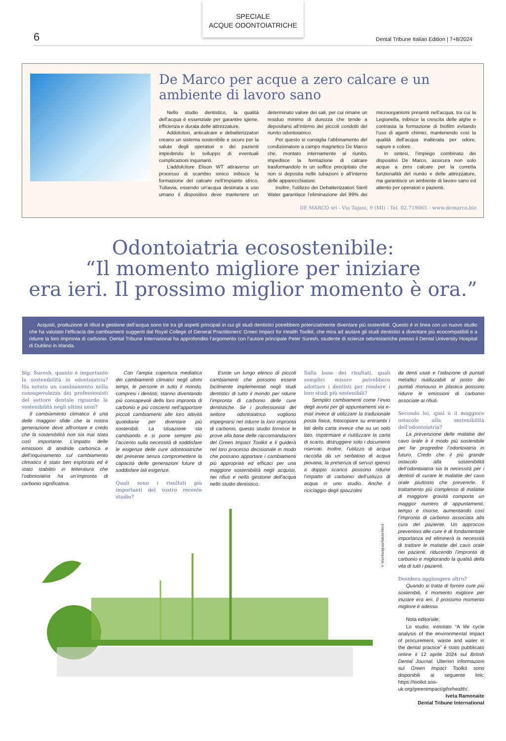SPECIALE
ACQUE ODONTOIATRICHE
6 Dental Tribune Italian Edition | 7+8/2024
De Marco per acque a zero calcare e un ambiente di lavoro sano
Nello studio dentistico, la qualità dell’acqua è essenziale per garantire igiene, efficienza e durata delle attrezzature.
Addolcitori, anticalcare e debatterizzatori creano un sistema sostenibile e sicuro per la salute degli operatori e dei pazienti impedendo lo sviluppo di eventuali complicazioni inquinanti.
L’addolcitore Elison WT attraverso un processo di scambio ionico inibisce la formazione del calcare nell’impianto idrico. Tuttavia, essendo un’acqua destinata a uso umano il dispositivo deve mantenere un determinato valore dei sali, per cui rimane un residuo minimo di durezza che tende a depositarsi all’interno dei piccoli condotti del riunito odontoiatrico.
Per questo si consiglia l’abbinamento del condizionatore a campo magnetico De Marco che, montato internamente al riunito, impedisce la formazione di calcare trasformandolo in un soffice precipitato che non si deposita nelle tubazioni e all’interno delle apparecchiature.
Inoltre, l’utilizzo dei Debatterizzatori Steril Water garantisce l’eliminazione del 99% dei microorganismi presenti nell’acqua, tra cui la Legionella, inibisce la crescita delle alghe e contrasta la formazione di biofilm evitando l’uso di agenti chimici, mantenendo così la qualità dell’acqua inalterata per odore, sapore e colore.
In sintesi, l’impiego combinato dei dispositivi De Marco, assicura non solo acque a zero calcare per la corretta funzionalità del riunito e delle attrezzature, ma garantisce un ambiente di lavoro sano ed attento per operatori e pazienti.
DE MARCO srl - Via Tajani, 9 (MI) - Tel. 02.719065 - www.demarco.biz
Odontoiatria ecosostenibile:
“Il momento migliore per iniziare
era ieri. Il prossimo miglior momento è ora.”
Acquisti, produzione di rifiuti e gestione dell’acqua sono tre tra gli aspetti principali in cui gli studi dentistici potrebbero potenzialmente diventare più sostenibili. Questo è in linea con un nuovo studio che ha valutato l’efficacia dei cambiamenti suggeriti dal Royal College of General Practitioners’ Green Impact for Health Toolkit, che mira ad aiutare gli studi dentistici a diventare più ecocompatibili e a ridurre la loro impronta di carbonio. Dental Tribune International ha approfondito l’argomento con l’autore principale Peter Suresh, studente di scienze odontoiatriche presso il Dental University Hospital di Dublino in Irlanda.
Sig. Suresh, quanto è importante la sostenibilità in odontoiatria? Ha notato un cambiamento nella consapevolezza dei professionisti del settore dentale riguardo la sostenibilità negli ultimi anni?
Il cambiamento climatico è una delle maggiori sfide che la nostra generazione deve affrontare e credo che la sostenibilità non sia mai stata così importante. L’impatto delle emissioni di anidride carbonica e dell’inquinamento sul cambiamento climatico è stato ben esplorato ed è stato stabilito in letteratura che l’odontoiatria ha un’impronta di carbonio significativa.
Con l’ampia copertura mediatica dei cambiamenti climatici negli ultimi tempi, le persone in tutto il mondo, compresi i dentisti, stanno diventando più consapevoli della loro impronta di carbonio e più coscienti nell’apportare piccoli cambiamenti alle loro attività quotidiane per diventare più sostenibili. La situazione sta cambiando e si pone sempre più l’accento sulla necessità di soddisfare le esigenze delle cure odontoiatriche del presente senza compromettere la capacità delle generazioni future di soddisfare tali esigenze.
Quali sono i risultati più importanti del vostro recente studio?
Esiste un lungo elenco di piccoli cambiamenti che possono essere facilmente implementati negli studi dentistici di tutto il mondo per ridurre l’impronta di carbonio delle cure dentistiche. Se i professionisti del settore odontoiatrico vogliono impegnarsi nel ridurre la loro impronta di carbonio, questo studio fornisce le prove alla base delle raccomandazioni del Green Impact Toolkit e li guiderà nel loro processo decisionale in modo che possano apportare i cambiamenti più appropriati ed efficaci per una maggiore sostenibilità negli acquisti, nei rifiuti e nella gestione dell’acqua nello studio dentistico.
Sulla base dei risultati, quali semplici misure potrebbero adottare i dentisti per rendere i loro studi più sostenibili?
Semplici cambiamenti come l’invio degli avvisi per gli appuntamenti via e-mail invece di utilizzare la tradizionale posta fisica, fotocopiare su entrambi i lati della carta invece che su un solo lato, risparmiare e riutilizzare la carta di scarto, distruggere solo i documenti riservati. Inoltre, l’utilizzo di acqua raccolta da un serbatoio di acqua piovana, la presenza di servizi igienici a doppio scarico possono ridurre l’impatto di carbonio dell’utilizzo di acqua in uno studio. Anche il riciclaggio degli spazzolini
da denti usati e l’adozione di puntali metallici riutilizzabili al posto dei puntali monouso in plastica possono ridurre le emissioni di carbonio associate ai rifiuti.
Secondo lei, qual è il maggiore ostacolo alla sostenibilità dell’odontoiatria?
La prevenzione delle malattie del cavo orale è il modo più sostenibile per far progredire l’odontoiatria in futuro. Credo che il più grande ostacolo alla sostenibilità dell’odontoiatria sia la necessità per i dentisti di curare le malattie del cavo orale piuttosto che prevenirle. Il trattamento più complesso di malattie di maggiore gravità comporta un maggior numero di appuntamenti, tempo e risorse, aumentando così l’impronta di carbonio associata alla cura del paziente. Un approccio preventivo alle cure è di fondamentale importanza ed eliminerà la necessità di trattare le malattie del cavo orale nei pazienti, riducendo l’impronta di carbonio e migliorando la qualità della vita di tutti i pazienti.
Desidera aggiungere altro?
Quando si tratta di fornire cure più sostenibili, il momento migliore per iniziare era ieri. Il prossimo momento migliore è adesso.
Nota editoriale:
Lo studio, intitolato “A life cycle analysis of the environmental impact of procurement, waste and water in the dental practice” è stato pubblicato online il 12 aprile 2024 sul British Dental Journal. Ulteriori informazioni sul Green Impact Toolkit sono disponibili al seguente link: https://toolkit.sos-uk.org/greenimpact/giforhealth/.
Iveta Ramonaite
Dental Tribune International
© khonkangrua/AdobeStock